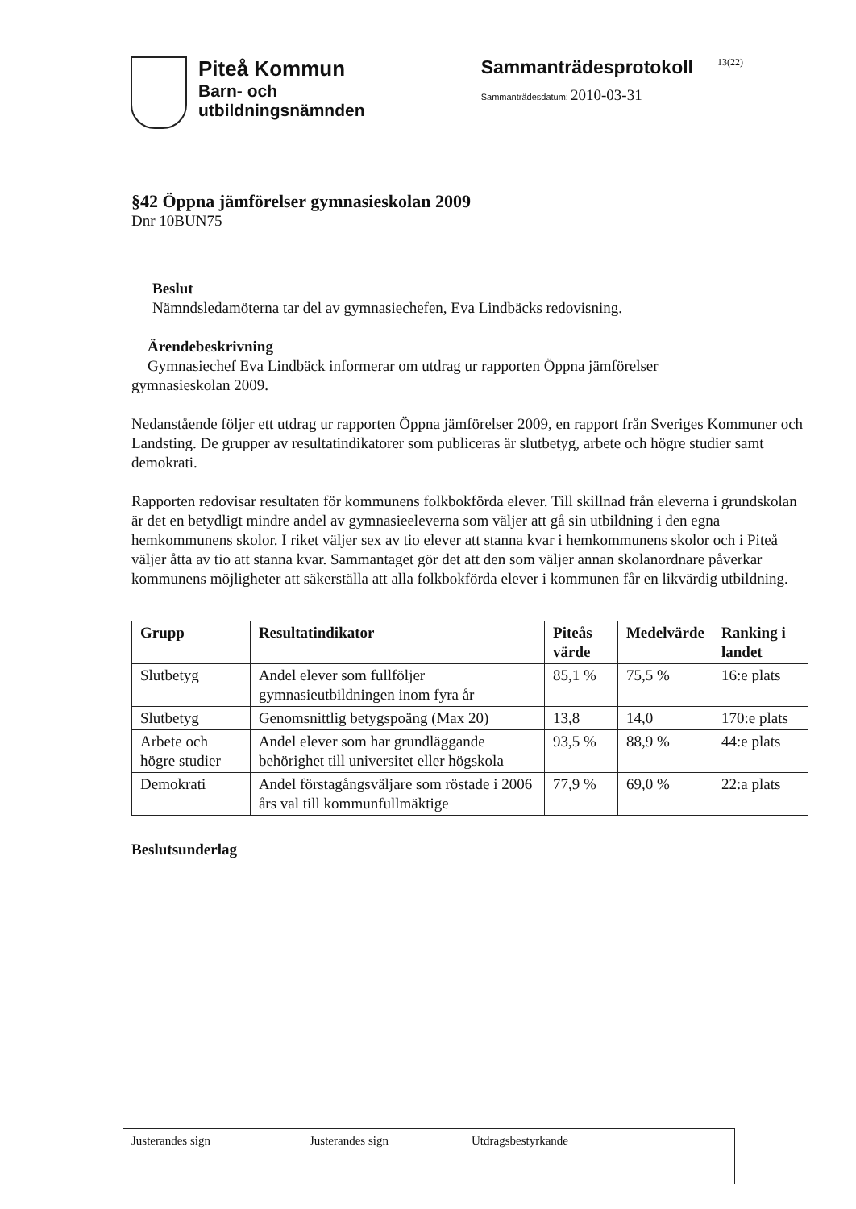Piteå Kommun
Barn- och
utbildningsnämnden
Sammanträdesprotokoll
Sammanträdesdatum: 2010-03-31
13(22)
§42 Öppna jämförelser gymnasieskolan 2009
Dnr 10BUN75
Beslut
Nämndsledamöterna tar del av gymnasiechefen, Eva Lindbäcks redovisning.
Ärendebeskrivning
Gymnasiechef Eva Lindbäck informerar om utdrag ur rapporten Öppna jämförelser
gymnasieskolan 2009.
Nedanstående följer ett utdrag ur rapporten Öppna jämförelser 2009, en rapport från Sveriges Kommuner och Landsting. De grupper av resultatindikatorer som publiceras är slutbetyg, arbete och högre studier samt demokrati.
Rapporten redovisar resultaten för kommunens folkbokförda elever. Till skillnad från eleverna i grundskolan är det en betydligt mindre andel av gymnasieeleverna som väljer att gå sin utbildning i den egna hemkommunens skolor. I riket väljer sex av tio elever att stanna kvar i hemkommunens skolor och i Piteå väljer åtta av tio att stanna kvar. Sammantaget gör det att den som väljer annan skolanordnare påverkar kommunens möjligheter att säkerställa att alla folkbokförda elever i kommunen får en likvärdig utbildning.
| Grupp | Resultatindikator | Piteås värde | Medelvärde | Ranking i landet |
| --- | --- | --- | --- | --- |
| Slutbetyg | Andel elever som fullföljer gymnasieutbildningen inom fyra år | 85,1 % | 75,5 % | 16:e plats |
| Slutbetyg | Genomsnittlig betygspoäng (Max 20) | 13,8 | 14,0 | 170:e plats |
| Arbete och högre studier | Andel elever som har grundläggande behörighet till universitet eller högskola | 93,5 % | 88,9 % | 44:e plats |
| Demokrati | Andel förstagångsväljare som röstade i 2006 års val till kommunfullmäktige | 77,9 % | 69,0 % | 22:a plats |
Beslutsunderlag
| Justerandes sign | Justerandes sign | Utdragsbestyrkande |